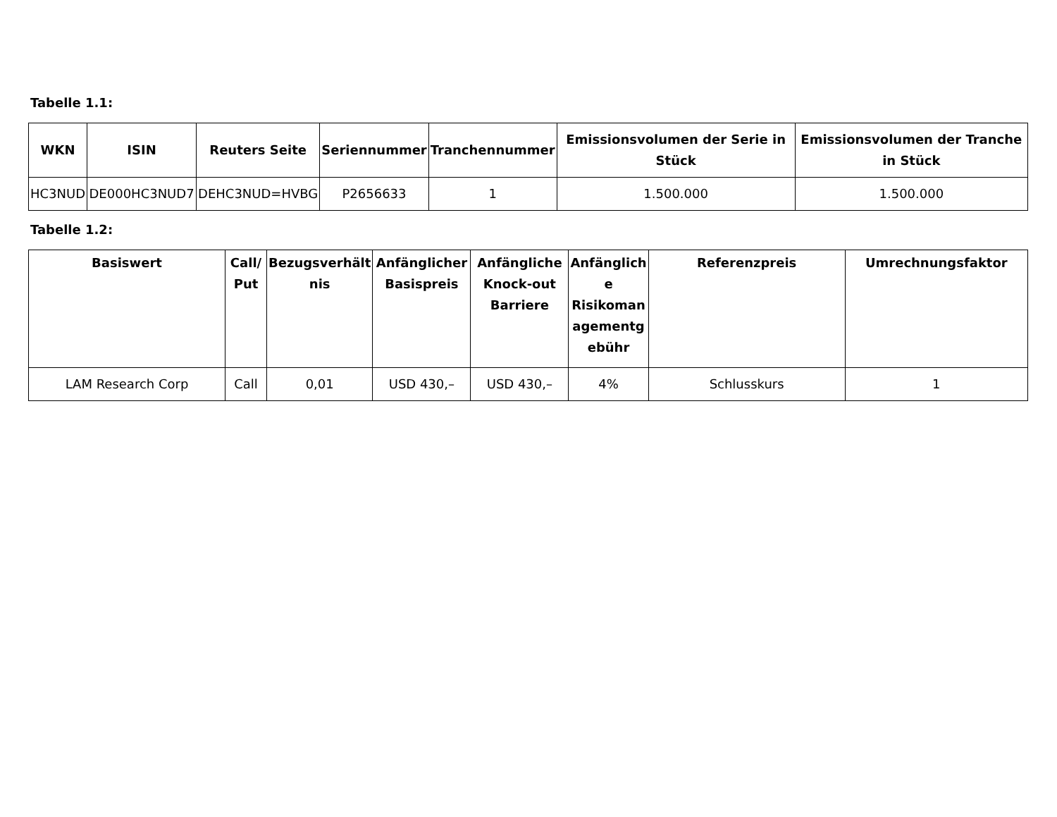Tabelle 1.1:
| WKN | ISIN | Reuters Seite | Seriennummer | Tranchennummer | Emissionsvolumen der Serie in Stück | Emissionsvolumen der Tranche in Stück |
| --- | --- | --- | --- | --- | --- | --- |
| HC3NUD | DE000HC3NUD7 | DEHC3NUD=HVBG | P2656633 | 1 | 1.500.000 | 1.500.000 |
Tabelle 1.2:
| Basiswert | Call/ Put | Bezugsverhält nis | Anfänglicher Basispreis | Anfängliche Knock-out Barriere | Anfänglich e Risikoman agementg ebühr | Referenzpreis | Umrechnungsfaktor |
| --- | --- | --- | --- | --- | --- | --- | --- |
| LAM Research Corp | Call | 0,01 | USD 430,– | USD 430,– | 4% | Schlusskurs | 1 |